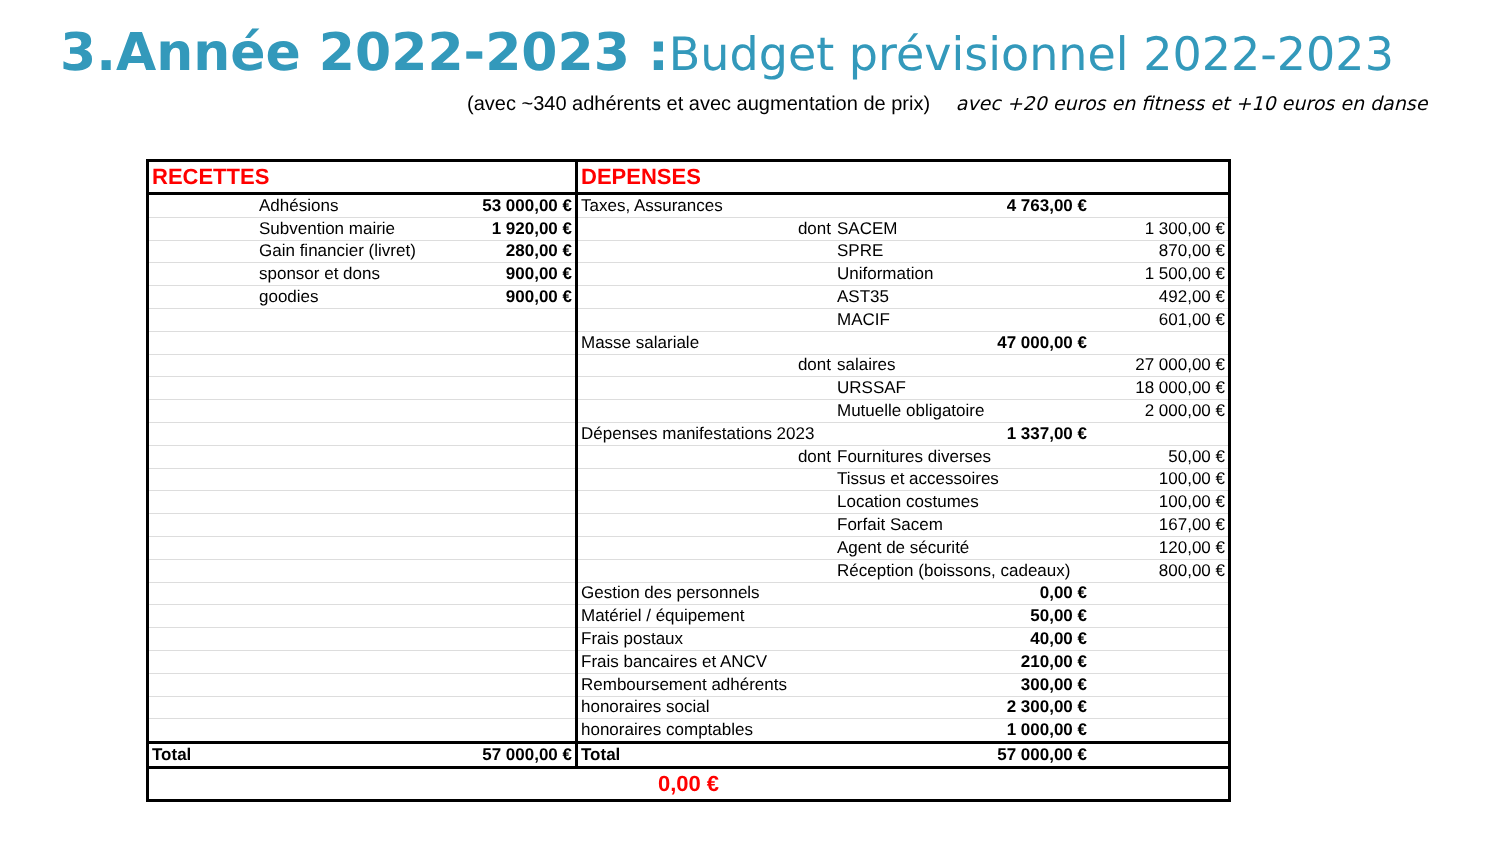3.Année 2022-2023 :Budget prévisionnel 2022-2023
(avec ~340 adhérents et avec augmentation de prix) avec +20 euros en fitness et +10 euros en danse
| RECETTES | | | DEPENSES | | |
| | Adhésions | 53 000,00 € | Taxes, Assurances | 4 763,00 € | |
| | Subvention mairie | 1 920,00 € | dont | SACEM | 1 300,00 € |
| | Gain financier (livret) | 280,00 € | | SPRE | 870,00 € |
| | sponsor et dons | 900,00 € | | Uniformation | 1 500,00 € |
| | goodies | 900,00 € | | AST35 | 492,00 € |
| | | | | MACIF | 601,00 € |
| | | | Masse salariale | 47 000,00 € | |
| | | | dont | salaires | 27 000,00 € |
| | | | | URSSAF | 18 000,00 € |
| | | | | Mutuelle obligatoire | 2 000,00 € |
| | | | Dépenses manifestations 2023 | 1 337,00 € | |
| | | | dont | Fournitures diverses | 50,00 € |
| | | | | Tissus et accessoires | 100,00 € |
| | | | | Location costumes | 100,00 € |
| | | | | Forfait Sacem | 167,00 € |
| | | | | Agent de sécurité | 120,00 € |
| | | | | Réception (boissons, cadeaux) | 800,00 € |
| | | | Gestion des personnels | 0,00 € | |
| | | | Matériel / équipement | 50,00 € | |
| | | | Frais postaux | 40,00 € | |
| | | | Frais bancaires et ANCV | 210,00 € | |
| | | | Remboursement adhérents | 300,00 € | |
| | | | honoraires social | 2 300,00 € | |
| | | | honoraires comptables | 1 000,00 € | |
| Total | | 57 000,00 € | Total | 57 000,00 € | |
| 0,00 € | | | | | |